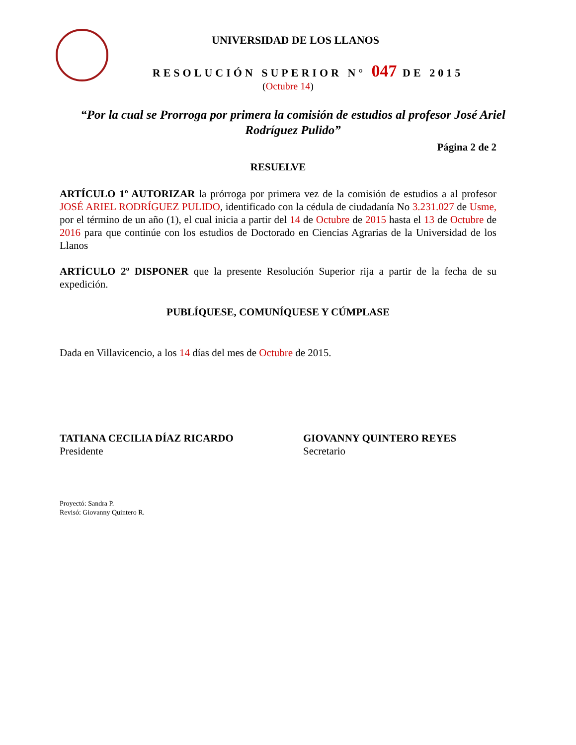UNIVERSIDAD DE LOS LLANOS
RESOLUCIÓN SUPERIOR N° 047 DE 2015
(Octubre 14)
“Por la cual se Prorroga por primera la comisión de estudios al profesor José Ariel Rodríguez Pulido”
Página 2 de 2
RESUELVE
ARTÍCULO 1º AUTORIZAR la prórroga por primera vez de la comisión de estudios a al profesor JOSÉ ARIEL RODRÍGUEZ PULIDO, identificado con la cédula de ciudadanía No 3.231.027 de Usme, por el término de un año (1), el cual inicia a partir del 14 de Octubre de 2015 hasta el 13 de Octubre de 2016 para que continúe con los estudios de Doctorado en Ciencias Agrarias de la Universidad de los Llanos
ARTÍCULO 2º DISPONER que la presente Resolución Superior rija a partir de la fecha de su expedición.
PUBLÍQUESE, COMUNÍQUESE Y CÚMPLASE
Dada en Villavicencio, a los 14 días del mes de Octubre de 2015.
TATIANA CECILIA DÍAZ RICARDO
Presidente
GIOVANNY QUINTERO REYES
Secretario
Proyectó: Sandra P.
Revisó: Giovanny Quintero R.